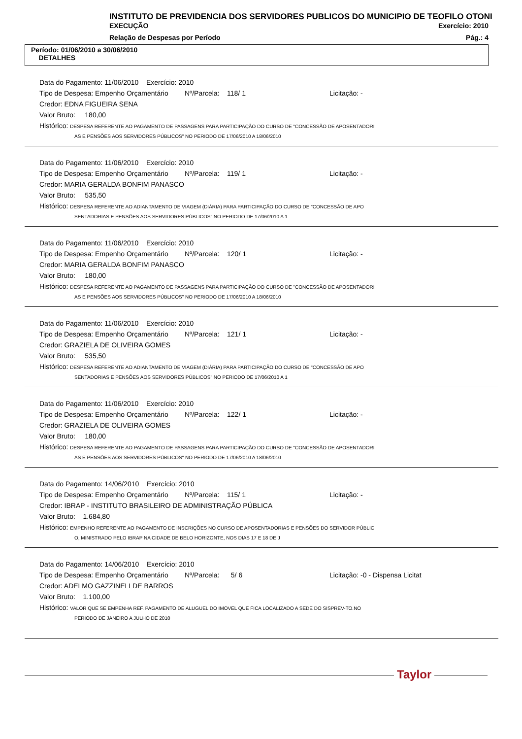INSTITUTO DE PREVIDENCIA DOS SERVIDORES PUBLICOS DO MUNICIPIO DE TEOFILO OTONI
EXECUÇÃO Exercício: 2010
Relação de Despesas por Período Pág.: 4
Período: 01/06/2010 a 30/06/2010
DETALHES
Data do Pagamento: 11/06/2010 Exercício: 2010
Tipo de Despesa: Empenho Orçamentário Nº/Parcela: 118/ 1 Licitação: -
Credor: EDNA FIGUEIRA SENA
Valor Bruto: 180,00
Histórico: DESPESA REFERENTE AO PAGAMENTO DE PASSAGENS PARA PARTICIPAÇÃO DO CURSO DE "CONCESSÃO DE APOSENTADORI
AS E PENSÕES AOS SERVIDORES PÚBLICOS" NO PERIODO DE 17/06/2010 A 18/06/2010
Data do Pagamento: 11/06/2010 Exercício: 2010
Tipo de Despesa: Empenho Orçamentário Nº/Parcela: 119/ 1 Licitação: -
Credor: MARIA GERALDA BONFIM PANASCO
Valor Bruto: 535,50
Histórico: DESPESA REFERENTE AO ADIANTAMENTO DE VIAGEM (DIÁRIA) PARA PARTICIPAÇÃO DO CURSO DE "CONCESSÃO DE APO
SENTADORIAS E PENSÕES AOS SERVIDORES PÚBLICOS" NO PERIODO DE 17/06/2010 A 1
Data do Pagamento: 11/06/2010 Exercício: 2010
Tipo de Despesa: Empenho Orçamentário Nº/Parcela: 120/ 1 Licitação: -
Credor: MARIA GERALDA BONFIM PANASCO
Valor Bruto: 180,00
Histórico: DESPESA REFERENTE AO PAGAMENTO DE PASSAGENS PARA PARTICIPAÇÃO DO CURSO DE "CONCESSÃO DE APOSENTADORI
AS E PENSÕES AOS SERVIDORES PÚBLICOS" NO PERIODO DE 17/06/2010 A 18/06/2010
Data do Pagamento: 11/06/2010 Exercício: 2010
Tipo de Despesa: Empenho Orçamentário Nº/Parcela: 121/ 1 Licitação: -
Credor: GRAZIELA DE OLIVEIRA GOMES
Valor Bruto: 535,50
Histórico: DESPESA REFERENTE AO ADIANTAMENTO DE VIAGEM (DIÁRIA) PARA PARTICIPAÇÃO DO CURSO DE "CONCESSÃO DE APO
SENTADORIAS E PENSÕES AOS SERVIDORES PÚBLICOS" NO PERIODO DE 17/06/2010 A 1
Data do Pagamento: 11/06/2010 Exercício: 2010
Tipo de Despesa: Empenho Orçamentário Nº/Parcela: 122/ 1 Licitação: -
Credor: GRAZIELA DE OLIVEIRA GOMES
Valor Bruto: 180,00
Histórico: DESPESA REFERENTE AO PAGAMENTO DE PASSAGENS PARA PARTICIPAÇÃO DO CURSO DE "CONCESSÃO DE APOSENTADORI
AS E PENSÕES AOS SERVIDORES PÚBLICOS" NO PERIODO DE 17/06/2010 A 18/06/2010
Data do Pagamento: 14/06/2010 Exercício: 2010
Tipo de Despesa: Empenho Orçamentário Nº/Parcela: 115/ 1 Licitação: -
Credor: IBRAP - INSTITUTO BRASILEIRO DE ADMINISTRAÇÃO PÚBLICA
Valor Bruto: 1.684,80
Histórico: EMPENHO REFERENTE AO PAGAMENTO DE INSCRIÇÕES NO CURSO DE APOSENTADORIAS E PENSÕES DO SERVIDOR PÚBLIC
O, MINISTRADO PELO IBRAP NA CIDADE DE BELO HORIZONTE, NOS DIAS 17 E 18 DE J
Data do Pagamento: 14/06/2010 Exercício: 2010
Tipo de Despesa: Empenho Orçamentário Nº/Parcela: 5/ 6 Licitação: -0 - Dispensa Licitat
Credor: ADELMO GAZZINELI DE BARROS
Valor Bruto: 1.100,00
Histórico: VALOR QUE SE EMPENHA REF. PAGAMENTO DE ALUGUEL DO IMOVEL QUE FICA LOCALIZADO A SEDE DO SISPREV-TO.NO
PERIODO DE JANEIRO A JULHO DE 2010
Taylor